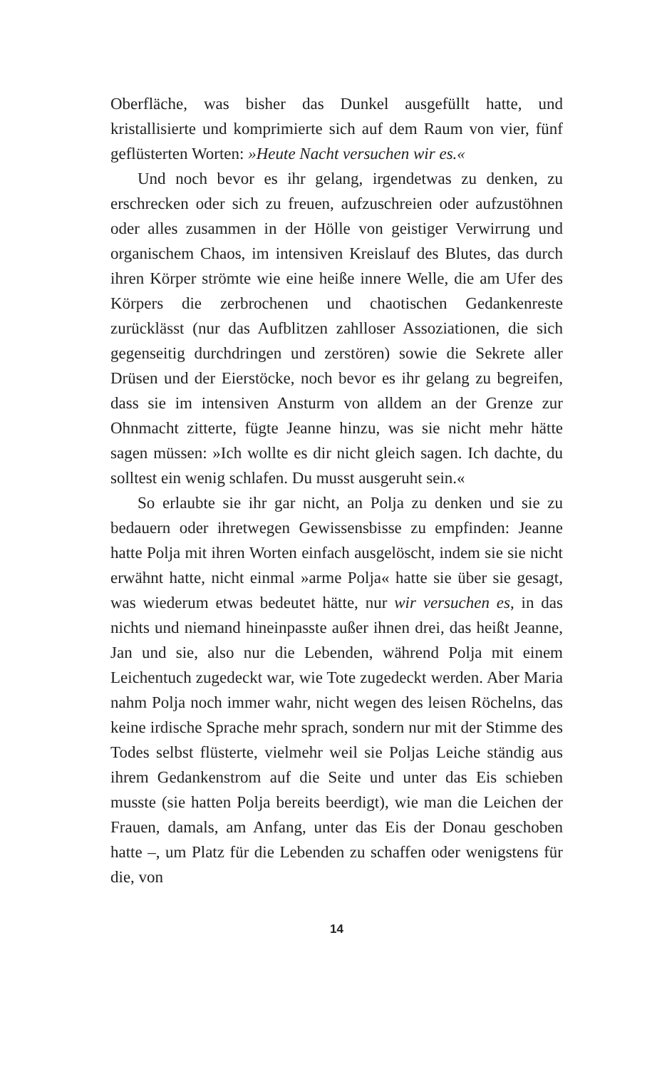Oberfläche, was bisher das Dunkel ausgefüllt hatte, und kristallisierte und komprimierte sich auf dem Raum von vier, fünf geflüsterten Worten: »Heute Nacht versuchen wir es.«
Und noch bevor es ihr gelang, irgendetwas zu denken, zu erschrecken oder sich zu freuen, aufzuschreien oder aufzustöhnen oder alles zusammen in der Hölle von geistiger Verwirrung und organischem Chaos, im intensiven Kreislauf des Blutes, das durch ihren Körper strömte wie eine heiße innere Welle, die am Ufer des Körpers die zerbrochenen und chaotischen Gedankenreste zurücklässt (nur das Aufblitzen zahlloser Assoziationen, die sich gegenseitig durchdringen und zerstören) sowie die Sekrete aller Drüsen und der Eierstöcke, noch bevor es ihr gelang zu begreifen, dass sie im intensiven Ansturm von alldem an der Grenze zur Ohnmacht zitterte, fügte Jeanne hinzu, was sie nicht mehr hätte sagen müssen: »Ich wollte es dir nicht gleich sagen. Ich dachte, du solltest ein wenig schlafen. Du musst ausgeruht sein.«
So erlaubte sie ihr gar nicht, an Polja zu denken und sie zu bedauern oder ihretwegen Gewissensbisse zu empfinden: Jeanne hatte Polja mit ihren Worten einfach ausgelöscht, indem sie sie nicht erwähnt hatte, nicht einmal »arme Polja« hatte sie über sie gesagt, was wiederum etwas bedeutet hätte, nur wir versuchen es, in das nichts und niemand hineinpasste außer ihnen drei, das heißt Jeanne, Jan und sie, also nur die Lebenden, während Polja mit einem Leichentuch zugedeckt war, wie Tote zugedeckt werden. Aber Maria nahm Polja noch immer wahr, nicht wegen des leisen Röchelns, das keine irdische Sprache mehr sprach, sondern nur mit der Stimme des Todes selbst flüsterte, vielmehr weil sie Poljas Leiche ständig aus ihrem Gedankenstrom auf die Seite und unter das Eis schieben musste (sie hatten Polja bereits beerdigt), wie man die Leichen der Frauen, damals, am Anfang, unter das Eis der Donau geschoben hatte –, um Platz für die Lebenden zu schaffen oder wenigstens für die, von
14